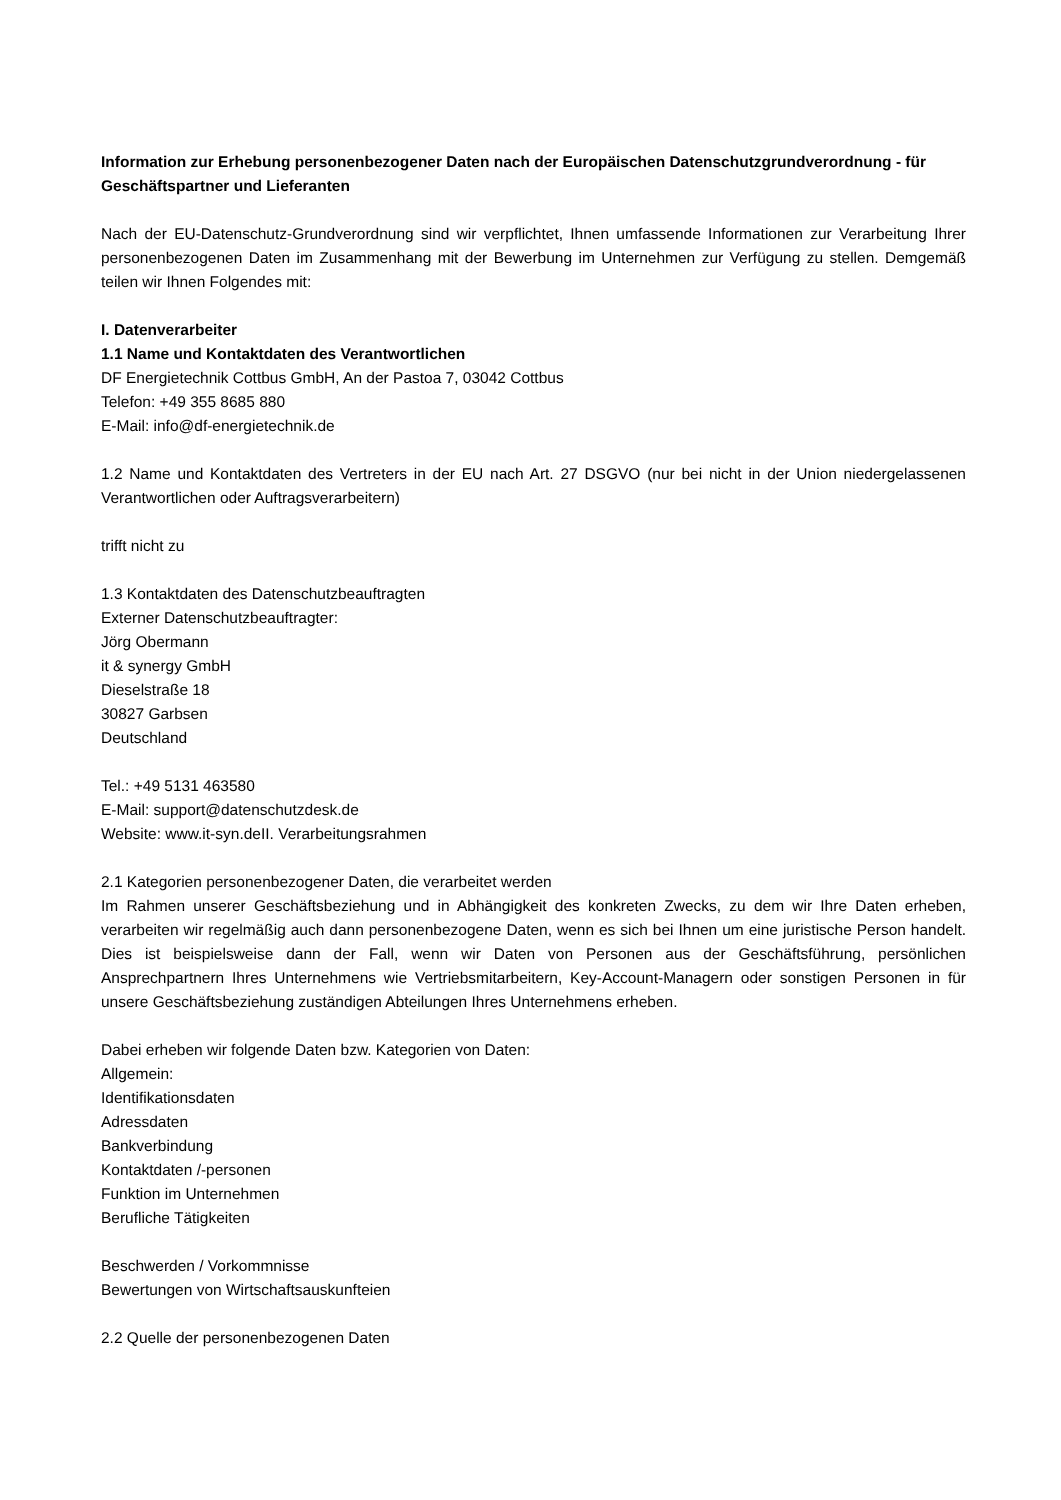Information zur Erhebung personenbezogener Daten nach der Europäischen Datenschutzgrundverordnung - für Geschäftspartner und Lieferanten
Nach der EU-Datenschutz-Grundverordnung sind wir verpflichtet, Ihnen umfassende Informationen zur Verarbeitung Ihrer personenbezogenen Daten im Zusammenhang mit der Bewerbung im Unternehmen zur Verfügung zu stellen. Demgemäß teilen wir Ihnen Folgendes mit:
I. Datenverarbeiter
1.1 Name und Kontaktdaten des Verantwortlichen
DF Energietechnik Cottbus GmbH, An der Pastoa 7, 03042 Cottbus
Telefon: +49 355 8685 880
E-Mail: info@df-energietechnik.de
1.2 Name und Kontaktdaten des Vertreters in der EU nach Art. 27 DSGVO (nur bei nicht in der Union niedergelassenen Verantwortlichen oder Auftragsverarbeitern)
trifft nicht zu
1.3 Kontaktdaten des Datenschutzbeauftragten
Externer Datenschutzbeauftragter:
Jörg Obermann
it & synergy GmbH
Dieselstraße 18
30827 Garbsen
Deutschland
Tel.: +49 5131 463580
E-Mail: support@datenschutzdesk.de
Website: www.it-syn.deII. Verarbeitungsrahmen
2.1 Kategorien personenbezogener Daten, die verarbeitet werden
Im Rahmen unserer Geschäftsbeziehung und in Abhängigkeit des konkreten Zwecks, zu dem wir Ihre Daten erheben, verarbeiten wir regelmäßig auch dann personenbezogene Daten, wenn es sich bei Ihnen um eine juristische Person handelt. Dies ist beispielsweise dann der Fall, wenn wir Daten von Personen aus der Geschäftsführung, persönlichen Ansprechpartnern Ihres Unternehmens wie Vertriebsmitarbeitern, Key-Account-Managern oder sonstigen Personen in für unsere Geschäftsbeziehung zuständigen Abteilungen Ihres Unternehmens erheben.
Dabei erheben wir folgende Daten bzw. Kategorien von Daten:
Allgemein:
Identifikationsdaten
Adressdaten
Bankverbindung
Kontaktdaten /-personen
Funktion im Unternehmen
Berufliche Tätigkeiten
Beschwerden / Vorkommnisse
Bewertungen von Wirtschaftsauskunfteien
2.2 Quelle der personenbezogenen Daten